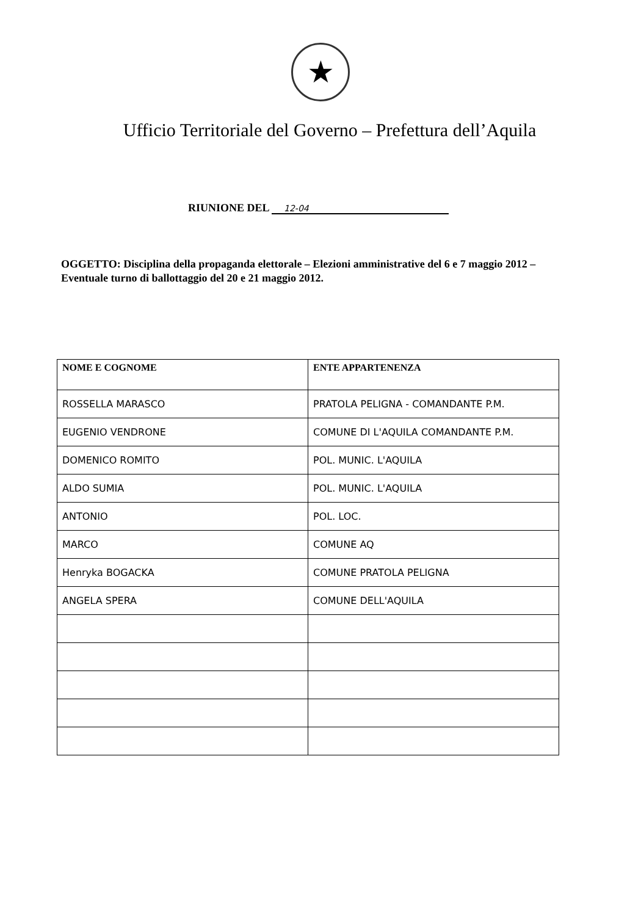★
Ufficio Territoriale del Governo – Prefettura dell’Aquila
RIUNIONE DEL 12-04
OGGETTO: Disciplina della propaganda elettorale – Elezioni amministrative del 6 e 7 maggio 2012 – Eventuale turno di ballottaggio del 20 e 21 maggio 2012.
| NOME E COGNOME | ENTE APPARTENENZA |
| --- | --- |
| ROSSELLA MARASCO | PRATOLA PELIGNA - COMANDANTE P.M. |
| EUGENIO VENDRONE | COMUNE DI L'AQUILA COMANDANTE P.M. |
| DOMENICO ROMITO | POL. MUNIC. L'AQUILA |
| ALDO SUMIA | POL. MUNIC. L'AQUILA |
| ANTONIO | POL. LOC. |
| MARCO | COMUNE AQ |
| Henryka BOGACKA | COMUNE PRATOLA PELIGNA |
| ANGELA SPERA | COMUNE DELL'AQUILA |